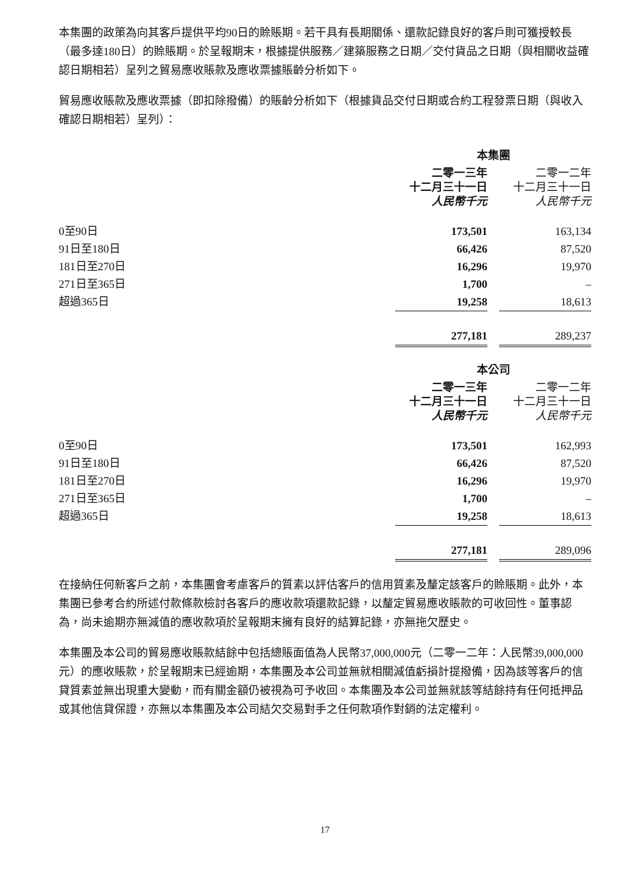本集團的政策為向其客戶提供平均90日的賒賬期。若干具有長期關係、還款記錄良好的客戶則可獲授較長（最多達180日）的賒賬期。於呈報期末，根據提供服務／建築服務之日期／交付貨品之日期（與相關收益確認日期相若）呈列之貿易應收賬款及應收票據賬齡分析如下。
貿易應收賬款及應收票據（即扣除撥備）的賬齡分析如下（根據貨品交付日期或合約工程發票日期（與收入確認日期相若）呈列）：
| | 本集團 | | |
| | 二零一三年 十二月三十一日 人民幣千元 | | 二零一二年 十二月三十一日 人民幣千元 |
| 0至90日 | 173,501 | | 163,134 |
| 91日至180日 | 66,426 | | 87,520 |
| 181日至270日 | 16,296 | | 19,970 |
| 271日至365日 | 1,700 | | – |
| 超過365日 | 19,258 | | 18,613 |
| | 277,181 | | 289,237 |
| | 本公司 | | |
| | 二零一三年 十二月三十一日 人民幣千元 | | 二零一二年 十二月三十一日 人民幣千元 |
| 0至90日 | 173,501 | | 162,993 |
| 91日至180日 | 66,426 | | 87,520 |
| 181日至270日 | 16,296 | | 19,970 |
| 271日至365日 | 1,700 | | – |
| 超過365日 | 19,258 | | 18,613 |
| | 277,181 | | 289,096 |
在接納任何新客戶之前，本集團會考慮客戶的質素以評估客戶的信用質素及釐定該客戶的賒賬期。此外，本集團已參考合約所述付款條款檢討各客戶的應收款項還款記錄，以釐定貿易應收賬款的可收回性。董事認為，尚未逾期亦無減值的應收款項於呈報期末擁有良好的結算記錄，亦無拖欠歷史。
本集團及本公司的貿易應收賬款結餘中包括總賬面值為人民幣37,000,000元（二零一二年：人民幣39,000,000元）的應收賬款，於呈報期末已經逾期，本集團及本公司並無就相關減值虧損計提撥備，因為該等客戶的信貸質素並無出現重大變動，而有關金額仍被視為可予收回。本集團及本公司並無就該等結餘持有任何抵押品或其他信貸保證，亦無以本集團及本公司結欠交易對手之任何款項作對銷的法定權利。
17